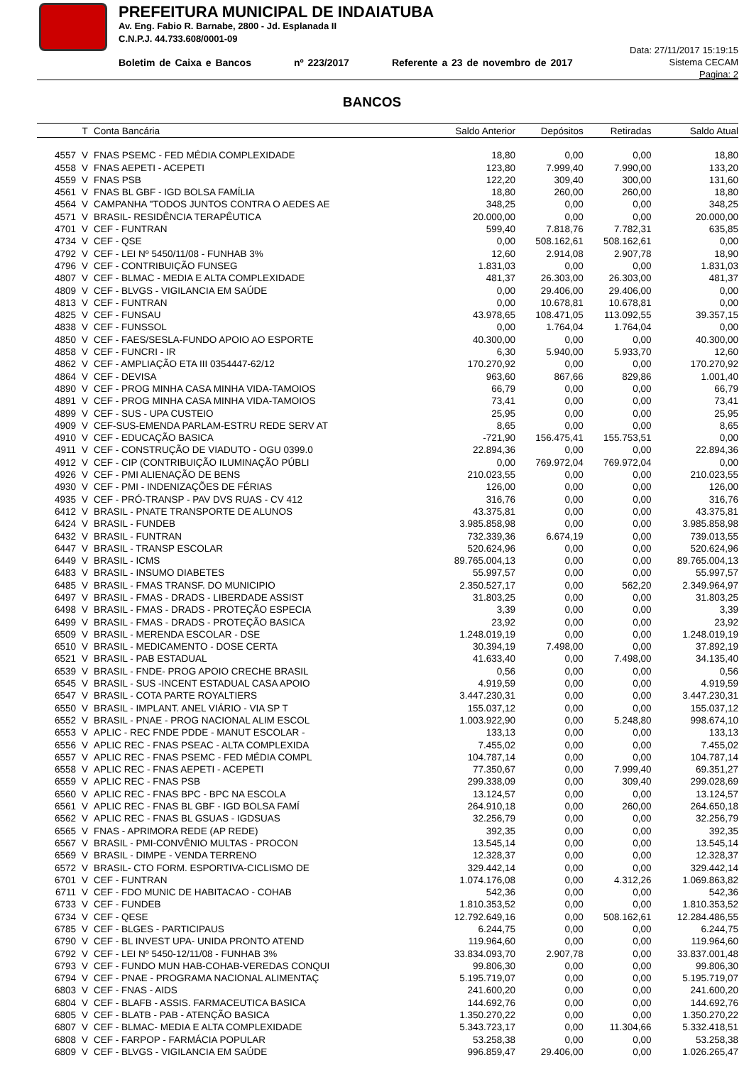PREFEITURA MUNICIPAL DE INDAIATUBA
Av. Eng. Fabio R. Barnabe, 2800 - Jd. Esplanada II
C.N.P.J. 44.733.608/0001-09
Boletim de Caixa e Bancos nº 223/2017 Referente a 23 de novembro de 2017
Data: 27/11/2017 15:19:15
Sistema CECAM
Pagina: 2
BANCOS
| | T | Conta Bancária | Saldo Anterior | Depósitos | Retiradas | Saldo Atual |
| --- | --- | --- | --- | --- | --- | --- |
| 4557 | V | FNAS PSEMC - FED MÉDIA COMPLEXIDADE | 18,80 | 0,00 | 0,00 | 18,80 |
| 4558 | V | FNAS AEPETI - ACEPETI | 123,80 | 7.999,40 | 7.990,00 | 133,20 |
| 4559 | V | FNAS PSB | 122,20 | 309,40 | 300,00 | 131,60 |
| 4561 | V | FNAS BL GBF - IGD BOLSA FAMÍLIA | 18,80 | 260,00 | 260,00 | 18,80 |
| 4564 | V | CAMPANHA "TODOS JUNTOS CONTRA O AEDES AE | 348,25 | 0,00 | 0,00 | 348,25 |
| 4571 | V | BRASIL- RESIDÊNCIA TERAPÊUTICA | 20.000,00 | 0,00 | 0,00 | 20.000,00 |
| 4701 | V | CEF - FUNTRAN | 599,40 | 7.818,76 | 7.782,31 | 635,85 |
| 4734 | V | CEF - QSE | 0,00 | 508.162,61 | 508.162,61 | 0,00 |
| 4792 | V | CEF - LEI Nº 5450/11/08 - FUNHAB 3% | 12,60 | 2.914,08 | 2.907,78 | 18,90 |
| 4796 | V | CEF - CONTRIBUIÇÃO FUNSEG | 1.831,03 | 0,00 | 0,00 | 1.831,03 |
| 4807 | V | CEF - BLMAC - MEDIA E ALTA COMPLEXIDADE | 481,37 | 26.303,00 | 26.303,00 | 481,37 |
| 4809 | V | CEF - BLVGS - VIGILANCIA EM SAÚDE | 0,00 | 29.406,00 | 29.406,00 | 0,00 |
| 4813 | V | CEF - FUNTRAN | 0,00 | 10.678,81 | 10.678,81 | 0,00 |
| 4825 | V | CEF - FUNSAU | 43.978,65 | 108.471,05 | 113.092,55 | 39.357,15 |
| 4838 | V | CEF - FUNSSOL | 0,00 | 1.764,04 | 1.764,04 | 0,00 |
| 4850 | V | CEF - FAES/SESLA-FUNDO APOIO AO ESPORTE | 40.300,00 | 0,00 | 0,00 | 40.300,00 |
| 4858 | V | CEF - FUNCRI - IR | 6,30 | 5.940,00 | 5.933,70 | 12,60 |
| 4862 | V | CEF - AMPLIAÇÃO ETA III 0354447-62/12 | 170.270,92 | 0,00 | 0,00 | 170.270,92 |
| 4864 | V | CEF - DEVISA | 963,60 | 867,66 | 829,86 | 1.001,40 |
| 4890 | V | CEF - PROG MINHA CASA MINHA VIDA-TAMOIOS | 66,79 | 0,00 | 0,00 | 66,79 |
| 4891 | V | CEF - PROG MINHA CASA MINHA VIDA-TAMOIOS | 73,41 | 0,00 | 0,00 | 73,41 |
| 4899 | V | CEF - SUS - UPA CUSTEIO | 25,95 | 0,00 | 0,00 | 25,95 |
| 4909 | V | CEF-SUS-EMENDA PARLAM-ESTRU REDE SERV AT | 8,65 | 0,00 | 0,00 | 8,65 |
| 4910 | V | CEF - EDUCAÇÃO BASICA | -721,90 | 156.475,41 | 155.753,51 | 0,00 |
| 4911 | V | CEF - CONSTRUÇÃO DE VIADUTO - OGU 0399.0 | 22.894,36 | 0,00 | 0,00 | 22.894,36 |
| 4912 | V | CEF - CIP (CONTRIBUIÇÃO ILUMINAÇÃO PÚBLI | 0,00 | 769.972,04 | 769.972,04 | 0,00 |
| 4926 | V | CEF - PMI ALIENAÇÃO DE BENS | 210.023,55 | 0,00 | 0,00 | 210.023,55 |
| 4930 | V | CEF - PMI - INDENIZAÇÕES DE FÉRIAS | 126,00 | 0,00 | 0,00 | 126,00 |
| 4935 | V | CEF - PRÓ-TRANSP - PAV DVS RUAS - CV 412 | 316,76 | 0,00 | 0,00 | 316,76 |
| 6412 | V | BRASIL - PNATE TRANSPORTE DE ALUNOS | 43.375,81 | 0,00 | 0,00 | 43.375,81 |
| 6424 | V | BRASIL - FUNDEB | 3.985.858,98 | 0,00 | 0,00 | 3.985.858,98 |
| 6432 | V | BRASIL - FUNTRAN | 732.339,36 | 6.674,19 | 0,00 | 739.013,55 |
| 6447 | V | BRASIL - TRANSP ESCOLAR | 520.624,96 | 0,00 | 0,00 | 520.624,96 |
| 6449 | V | BRASIL - ICMS | 89.765.004,13 | 0,00 | 0,00 | 89.765.004,13 |
| 6483 | V | BRASIL - INSUMO DIABETES | 55.997,57 | 0,00 | 0,00 | 55.997,57 |
| 6485 | V | BRASIL - FMAS TRANSF. DO MUNICIPIO | 2.350.527,17 | 0,00 | 562,20 | 2.349.964,97 |
| 6497 | V | BRASIL - FMAS - DRADS - LIBERDADE ASSIST | 31.803,25 | 0,00 | 0,00 | 31.803,25 |
| 6498 | V | BRASIL - FMAS - DRADS - PROTEÇÃO ESPECIA | 3,39 | 0,00 | 0,00 | 3,39 |
| 6499 | V | BRASIL - FMAS - DRADS - PROTEÇÃO BASICA | 23,92 | 0,00 | 0,00 | 23,92 |
| 6509 | V | BRASIL - MERENDA ESCOLAR - DSE | 1.248.019,19 | 0,00 | 0,00 | 1.248.019,19 |
| 6510 | V | BRASIL - MEDICAMENTO - DOSE CERTA | 30.394,19 | 7.498,00 | 0,00 | 37.892,19 |
| 6521 | V | BRASIL - PAB ESTADUAL | 41.633,40 | 0,00 | 7.498,00 | 34.135,40 |
| 6539 | V | BRASIL - FNDE- PROG APOIO CRECHE BRASIL | 0,56 | 0,00 | 0,00 | 0,56 |
| 6545 | V | BRASIL - SUS -INCENT ESTADUAL CASA APOIO | 4.919,59 | 0,00 | 0,00 | 4.919,59 |
| 6547 | V | BRASIL - COTA PARTE ROYALTIERS | 3.447.230,31 | 0,00 | 0,00 | 3.447.230,31 |
| 6550 | V | BRASIL - IMPLANT. ANEL VIÁRIO - VIA SP T | 155.037,12 | 0,00 | 0,00 | 155.037,12 |
| 6552 | V | BRASIL - PNAE - PROG NACIONAL ALIM ESCOL | 1.003.922,90 | 0,00 | 5.248,80 | 998.674,10 |
| 6553 | V | APLIC - REC FNDE PDDE - MANUT ESCOLAR - | 133,13 | 0,00 | 0,00 | 133,13 |
| 6556 | V | APLIC REC - FNAS PSEAC - ALTA COMPLEXIDA | 7.455,02 | 0,00 | 0,00 | 7.455,02 |
| 6557 | V | APLIC REC - FNAS PSEMC - FED MÉDIA COMPL | 104.787,14 | 0,00 | 0,00 | 104.787,14 |
| 6558 | V | APLIC REC - FNAS AEPETI - ACEPETI | 77.350,67 | 0,00 | 7.999,40 | 69.351,27 |
| 6559 | V | APLIC REC - FNAS PSB | 299.338,09 | 0,00 | 309,40 | 299.028,69 |
| 6560 | V | APLIC REC - FNAS BPC - BPC NA ESCOLA | 13.124,57 | 0,00 | 0,00 | 13.124,57 |
| 6561 | V | APLIC REC - FNAS BL GBF - IGD BOLSA FAMÍ | 264.910,18 | 0,00 | 260,00 | 264.650,18 |
| 6562 | V | APLIC REC - FNAS BL GSUAS - IGDSUAS | 32.256,79 | 0,00 | 0,00 | 32.256,79 |
| 6565 | V | FNAS - APRIMORA REDE (AP REDE) | 392,35 | 0,00 | 0,00 | 392,35 |
| 6567 | V | BRASIL - PMI-CONVÊNIO MULTAS - PROCON | 13.545,14 | 0,00 | 0,00 | 13.545,14 |
| 6569 | V | BRASIL - DIMPE - VENDA TERRENO | 12.328,37 | 0,00 | 0,00 | 12.328,37 |
| 6572 | V | BRASIL- CTO FORM. ESPORTIVA-CICLISMO DE | 329.442,14 | 0,00 | 0,00 | 329.442,14 |
| 6701 | V | CEF - FUNTRAN | 1.074.176,08 | 0,00 | 4.312,26 | 1.069.863,82 |
| 6711 | V | CEF - FDO MUNIC DE HABITACAO - COHAB | 542,36 | 0,00 | 0,00 | 542,36 |
| 6733 | V | CEF - FUNDEB | 1.810.353,52 | 0,00 | 0,00 | 1.810.353,52 |
| 6734 | V | CEF - QESE | 12.792.649,16 | 0,00 | 508.162,61 | 12.284.486,55 |
| 6785 | V | CEF - BLGES - PARTICIPAUS | 6.244,75 | 0,00 | 0,00 | 6.244,75 |
| 6790 | V | CEF - BL INVEST UPA- UNIDA PRONTO ATEND | 119.964,60 | 0,00 | 0,00 | 119.964,60 |
| 6792 | V | CEF - LEI Nº 5450-12/11/08 - FUNHAB 3% | 33.834.093,70 | 2.907,78 | 0,00 | 33.837.001,48 |
| 6793 | V | CEF - FUNDO MUN HAB-COHAB-VEREDAS CONQUI | 99.806,30 | 0,00 | 0,00 | 99.806,30 |
| 6794 | V | CEF - PNAE - PROGRAMA NACIONAL ALIMENTAÇ | 5.195.719,07 | 0,00 | 0,00 | 5.195.719,07 |
| 6803 | V | CEF - FNAS - AIDS | 241.600,20 | 0,00 | 0,00 | 241.600,20 |
| 6804 | V | CEF - BLAFB - ASSIS. FARMACEUTICA BASICA | 144.692,76 | 0,00 | 0,00 | 144.692,76 |
| 6805 | V | CEF - BLATB - PAB - ATENÇÃO BASICA | 1.350.270,22 | 0,00 | 0,00 | 1.350.270,22 |
| 6807 | V | CEF - BLMAC- MEDIA E ALTA COMPLEXIDADE | 5.343.723,17 | 0,00 | 11.304,66 | 5.332.418,51 |
| 6808 | V | CEF - FARPOP - FARMÁCIA POPULAR | 53.258,38 | 0,00 | 0,00 | 53.258,38 |
| 6809 | V | CEF - BLVGS - VIGILANCIA EM SAÚDE | 996.859,47 | 29.406,00 | 0,00 | 1.026.265,47 |